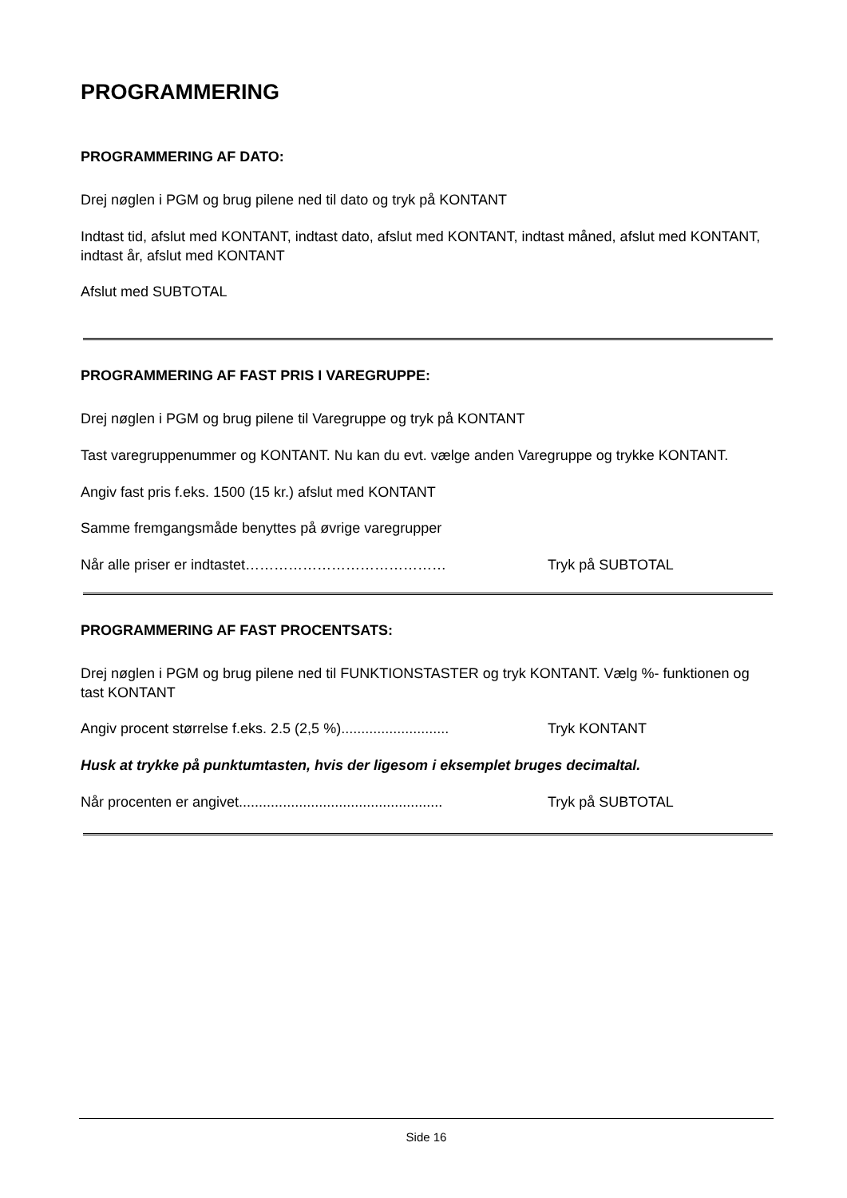PROGRAMMERING
PROGRAMMERING AF DATO:
Drej nøglen i PGM og brug pilene ned til dato og tryk på KONTANT
Indtast tid, afslut med KONTANT, indtast dato, afslut med KONTANT, indtast måned, afslut med KONTANT, indtast år, afslut med KONTANT
Afslut med SUBTOTAL
PROGRAMMERING AF FAST PRIS I VAREGRUPPE:
Drej nøglen i PGM og brug pilene til Varegruppe og tryk på KONTANT
Tast varegruppenummer og KONTANT. Nu kan du evt. vælge anden Varegruppe og trykke KONTANT.
Angiv fast pris f.eks. 1500 (15 kr.) afslut med KONTANT
Samme fremgangsmåde benyttes på øvrige varegrupper
Når alle priser er indtastet…………………………………… Tryk på SUBTOTAL
PROGRAMMERING AF FAST PROCENTSATS:
Drej nøglen i PGM og brug pilene ned til FUNKTIONSTASTER og tryk KONTANT. Vælg %- funktionen og tast KONTANT
Angiv procent størrelse f.eks. 2.5 (2,5 %)........................... Tryk KONTANT
Husk at trykke på punktumtasten, hvis der ligesom i eksemplet bruges decimaltal.
Når procenten er angivet................................................... Tryk på SUBTOTAL
Side 16